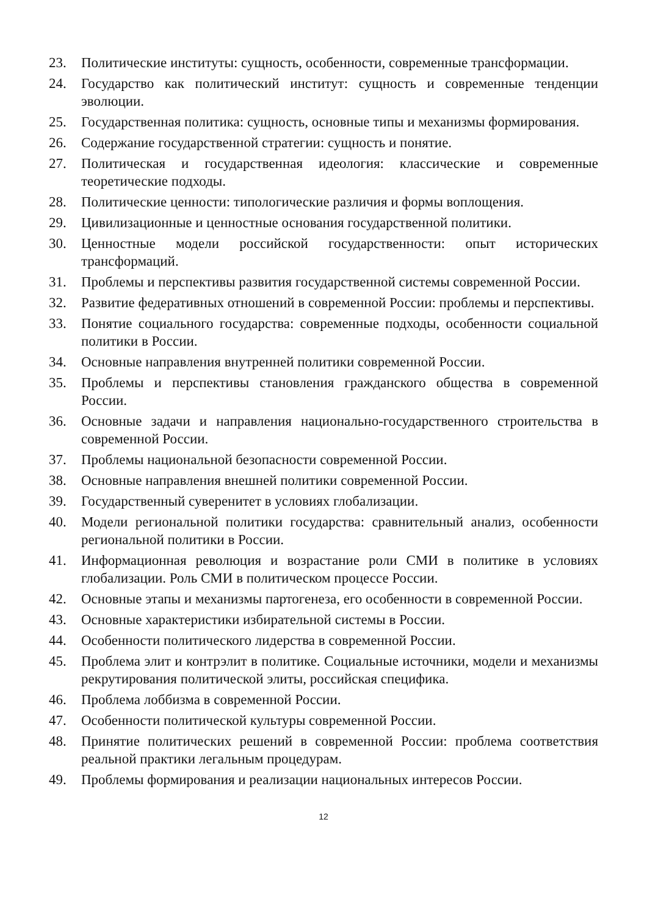23. Политические институты: сущность, особенности, современные трансформации.
24. Государство как политический институт: сущность и современные тенденции эволюции.
25. Государственная политика: сущность, основные типы и механизмы формирования.
26. Содержание государственной стратегии: сущность и понятие.
27. Политическая и государственная идеология: классические и современные теоретические подходы.
28. Политические ценности: типологические различия и формы воплощения.
29. Цивилизационные и ценностные основания государственной политики.
30. Ценностные модели российской государственности: опыт исторических трансформаций.
31. Проблемы и перспективы развития государственной системы современной России.
32. Развитие федеративных отношений в современной России: проблемы и перспективы.
33. Понятие социального государства: современные подходы, особенности социальной политики в России.
34. Основные направления внутренней политики современной России.
35. Проблемы и перспективы становления гражданского общества в современной России.
36. Основные задачи и направления национально-государственного строительства в современной России.
37. Проблемы национальной безопасности современной России.
38. Основные направления внешней политики современной России.
39. Государственный суверенитет в условиях глобализации.
40. Модели региональной политики государства: сравнительный анализ, особенности региональной политики в России.
41. Информационная революция и возрастание роли СМИ в политике в условиях глобализации. Роль СМИ в политическом процессе России.
42. Основные этапы и механизмы партогенеза, его особенности в современной России.
43. Основные характеристики избирательной системы в России.
44. Особенности политического лидерства в современной России.
45. Проблема элит и контрэлит в политике. Социальные источники, модели и механизмы рекрутирования политической элиты, российская специфика.
46. Проблема лоббизма в современной России.
47. Особенности политической культуры современной России.
48. Принятие политических решений в современной России: проблема соответствия реальной практики легальным процедурам.
49. Проблемы формирования и реализации национальных интересов России.
12